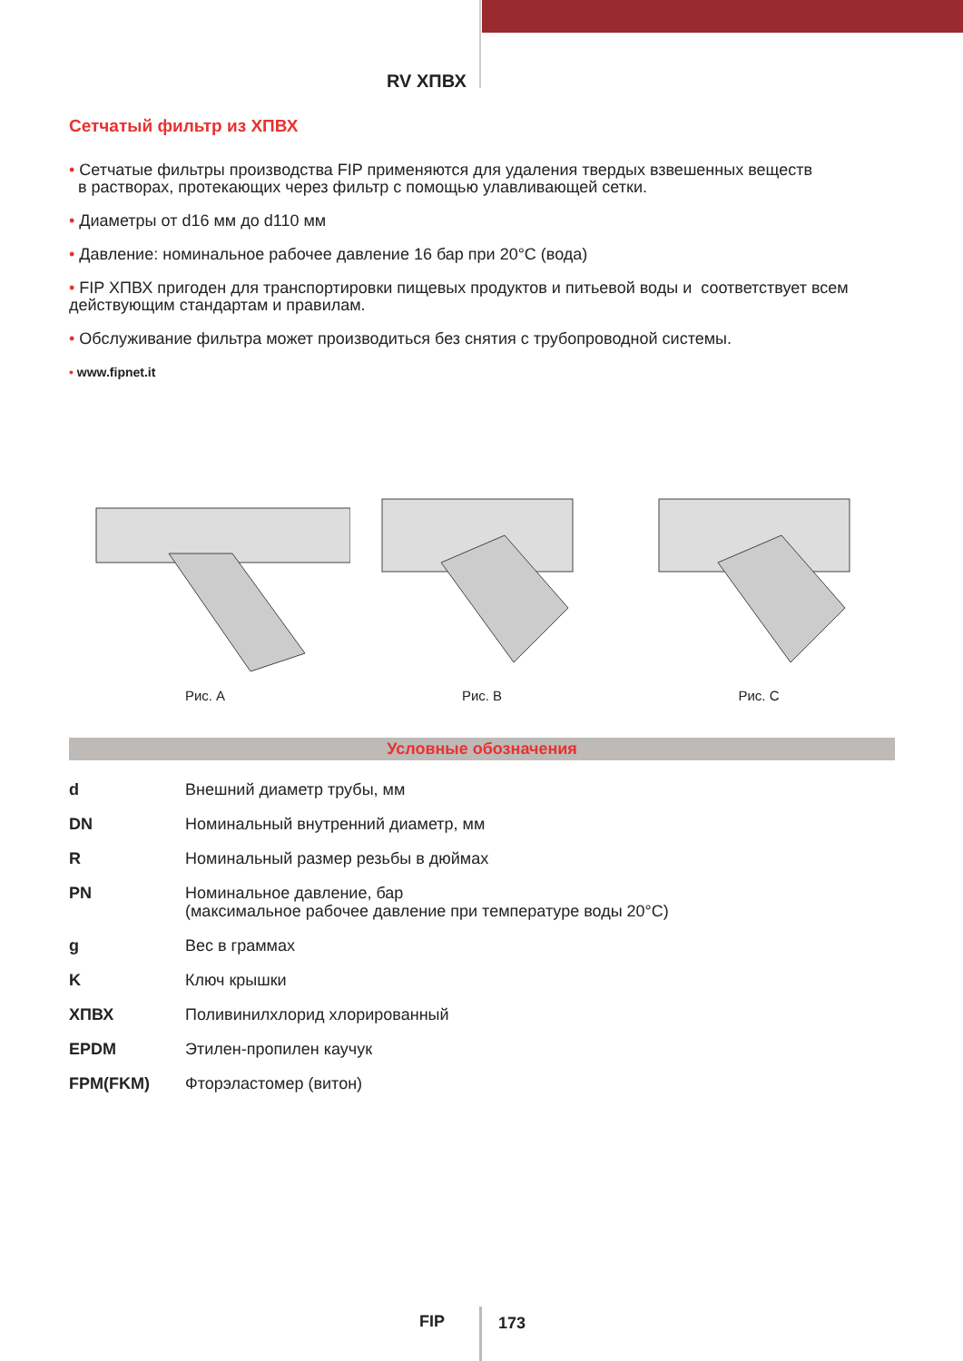RV ХПВХ
Сетчатый фильтр из ХПВХ
• Сетчатые фильтры производства FIP применяются для удаления твердых взвешенных веществ
в растворах, протекающих через фильтр с помощью улавливающей сетки.
• Диаметры от d16 мм до d110 мм
• Давление: номинальное рабочее давление 16 бар при 20°С (вода)
• FIP ХПВХ пригоден для транспортировки пищевых продуктов и питьевой воды и соответствует всем действующим стандартам и правилам.
• Обслуживание фильтра может производиться без снятия с трубопроводной системы.
• www.fipnet.it
Рис. A Рис. B Рис. C
Условные обозначения
| d | Внешний диаметр трубы, мм |
| DN | Номинальный внутренний диаметр, мм |
| R | Номинальный размер резьбы в дюймах |
| PN | Номинальное давление, бар (максимальное рабочее давление при температуре воды 20°С) |
| g | Вес в граммах |
| K | Ключ крышки |
| ХПВХ | Поливинилхлорид хлорированный |
| EPDM | Этилен-пропилен каучук |
| FPM(FKM) | Фторэластомер (витон) |
FIP 173